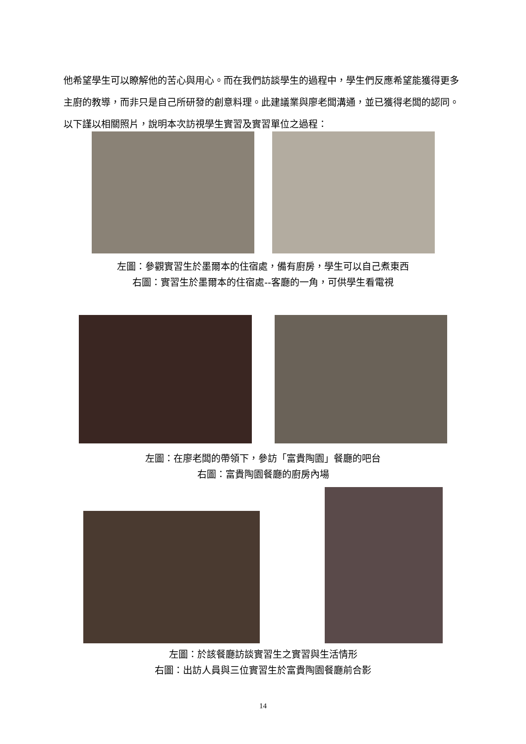他希望學生可以瞭解他的苦心與用心。而在我們訪談學生的過程中，學生們反應希望能獲得更多主廚的教導，而非只是自己所研發的創意料理。此建議業與廖老闆溝通，並已獲得老闆的認同。以下謹以相關照片，說明本次訪視學生實習及實習單位之過程：
左圖：參觀實習生於墨爾本的住宿處，備有廚房，學生可以自己煮東西
右圖：實習生於墨爾本的住宿處--客廳的一角，可供學生看電視
左圖：在廖老闆的帶領下，參訪「富貴陶園」餐廳的吧台
右圖：富貴陶園餐廳的廚房內場
左圖：於該餐廳訪談實習生之實習與生活情形
右圖：出訪人員與三位實習生於富貴陶園餐廳前合影
14